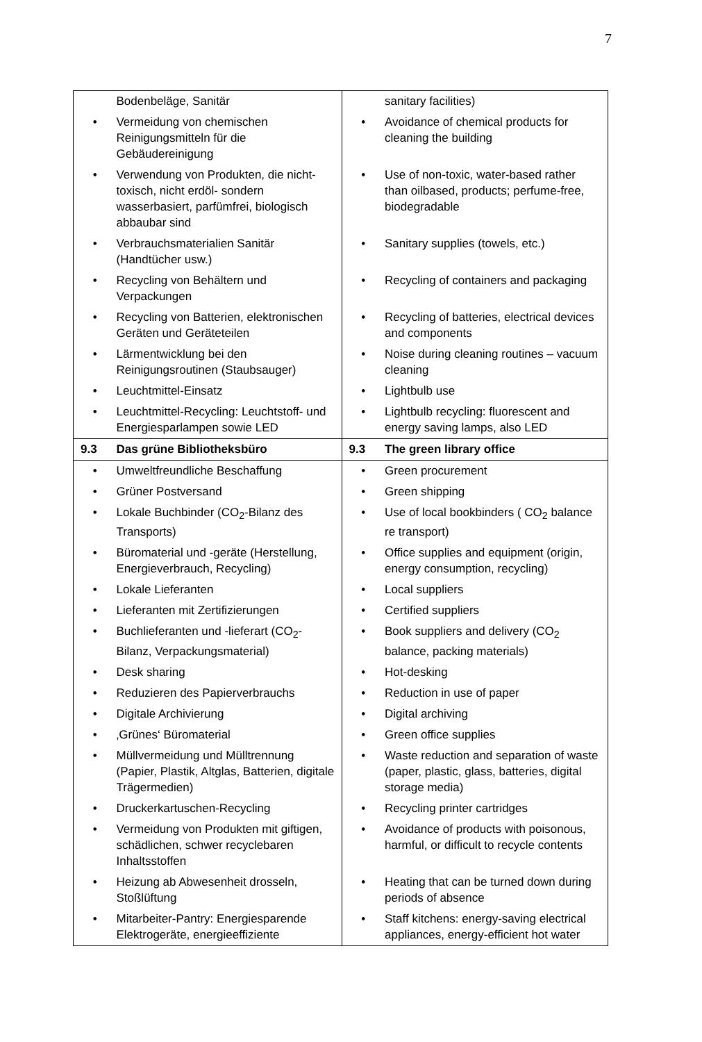7
| | Bodenbeläge, Sanitär | | sanitary facilities) |
| • | Vermeidung von chemischen Reinigungsmitteln für die Gebäudereinigung | • | Avoidance of chemical products for cleaning the building |
| • | Verwendung von Produkten, die nicht-toxisch, nicht erdöl- sondern wasserbasiert, parfümfrei, biologisch abbaubar sind | • | Use of non-toxic, water-based rather than oilbased, products; perfume-free, biodegradable |
| • | Verbrauchsmaterialien Sanitär (Handtücher usw.) | • | Sanitary supplies (towels, etc.) |
| • | Recycling von Behältern und Verpackungen | • | Recycling of containers and packaging |
| • | Recycling von Batterien, elektronischen Geräten und Geräteteilen | • | Recycling of batteries, electrical devices and components |
| • | Lärmentwicklung bei den Reinigungsroutinen (Staubsauger) | • | Noise during cleaning routines – vacuum cleaning |
| • | Leuchtmittel-Einsatz | • | Lightbulb use |
| • | Leuchtmittel-Recycling: Leuchtstoff- und Energiesparlampen sowie LED | • | Lightbulb recycling: fluorescent and energy saving lamps, also LED |
| 9.3 | Das grüne Bibliotheksbüro | 9.3 | The green library office |
| • | Umweltfreundliche Beschaffung | • | Green procurement |
| • | Grüner Postversand | • | Green shipping |
| • | Lokale Buchbinder (CO<sub>2</sub>-Bilanz des Transports) | • | Use of local bookbinders ( CO<sub>2</sub> balance re transport) |
| • | Büromaterial und -geräte (Herstellung, Energieverbrauch, Recycling) | • | Office supplies and equipment (origin, energy consumption, recycling) |
| • | Lokale Lieferanten | • | Local suppliers |
| • | Lieferanten mit Zertifizierungen | • | Certified suppliers |
| • | Buchlieferanten und -lieferart (CO<sub>2</sub>-Bilanz, Verpackungsmaterial) | • | Book suppliers and delivery (CO<sub>2</sub> balance, packing materials) |
| • | Desk sharing | • | Hot-desking |
| • | Reduzieren des Papierverbrauchs | • | Reduction in use of paper |
| • | Digitale Archivierung | • | Digital archiving |
| • | ‚Grünes‘ Büromaterial | • | Green office supplies |
| • | Müllvermeidung und Mülltrennung (Papier, Plastik, Altglas, Batterien, digitale Trägermedien) | • | Waste reduction and separation of waste (paper, plastic, glass, batteries, digital storage media) |
| • | Druckerkartuschen-Recycling | • | Recycling printer cartridges |
| • | Vermeidung von Produkten mit giftigen, schädlichen, schwer recyclebaren Inhaltsstoffen | • | Avoidance of products with poisonous, harmful, or difficult to recycle contents |
| • | Heizung ab Abwesenheit drosseln, Stoßlüftung | • | Heating that can be turned down during periods of absence |
| • | Mitarbeiter-Pantry: Energiesparende Elektrogeräte, energieeffiziente | • | Staff kitchens: energy-saving electrical appliances, energy-efficient hot water |